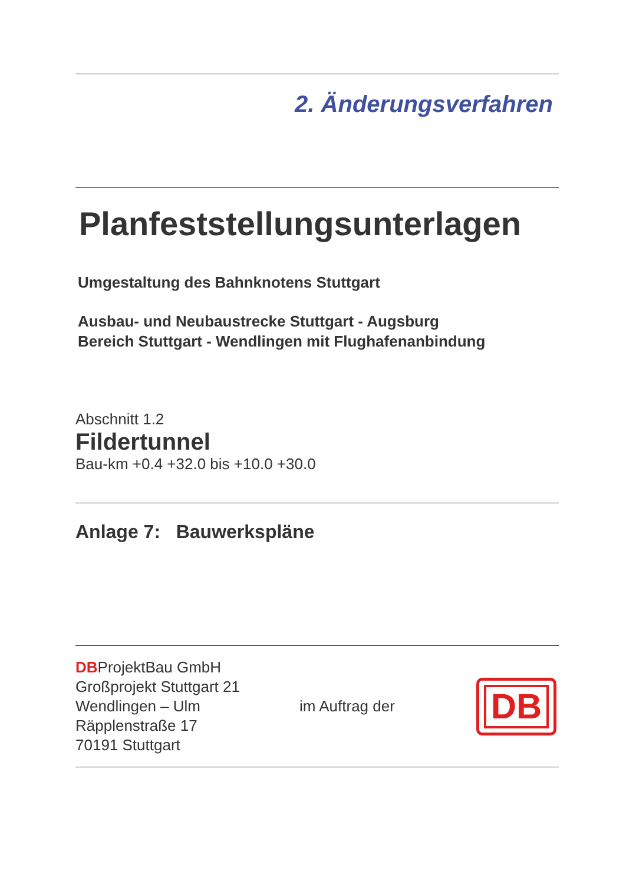2. Änderungsverfahren
Planfeststellungsunterlagen
Umgestaltung des Bahnknotens Stuttgart
Ausbau- und Neubaustrecke Stuttgart - Augsburg
Bereich Stuttgart - Wendlingen mit Flughafenanbindung
Abschnitt 1.2
Fildertunnel
Bau-km +0.4 +32.0 bis +10.0 +30.0
Anlage 7: Bauwerkspläne
DBProjektBau GmbH
Großprojekt Stuttgart 21
Wendlingen – Ulm
Räpplenstraße 17
70191 Stuttgart
im Auftrag der
DB